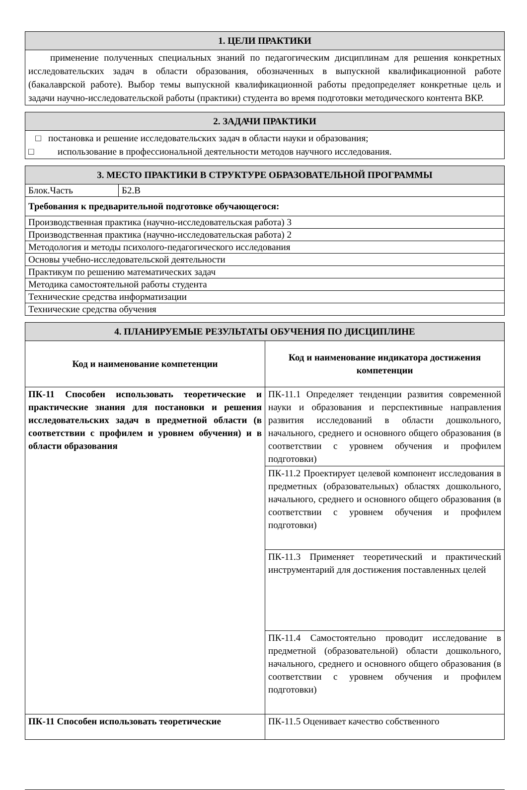| 1. ЦЕЛИ ПРАКТИКИ |
| применение полученных специальных знаний по педагогическим дисциплинам для решения конкретных исследовательских задач в области образования, обозначенных в выпускной квалификационной работе (бакалаврской работе). Выбор темы выпускной квалификационной работы предопределяет конкретные цель и задачи научно-исследовательской работы (практики) студента во время подготовки методического контента ВКР. |
| 2. ЗАДАЧИ ПРАКТИКИ |
| □ постановка и решение исследовательских задач в области науки и образования; □ использование в профессиональной деятельности методов научного исследования. |
| 3. МЕСТО ПРАКТИКИ В СТРУКТУРЕ ОБРАЗОВАТЕЛЬНОЙ ПРОГРАММЫ | |
| Блок.Часть | Б2.В |
| Требования к предварительной подготовке обучающегося: | |
| Производственная практика (научно-исследовательская работа) 3 | |
| Производственная практика (научно-исследовательская работа) 2 | |
| Методология и методы психолого-педагогического исследования | |
| Основы учебно-исследовательской деятельности | |
| Практикум по решению математических задач | |
| Методика самостоятельной работы студента | |
| Технические средства информатизации | |
| Технические средства обучения | |
| 4. ПЛАНИРУЕМЫЕ РЕЗУЛЬТАТЫ ОБУЧЕНИЯ ПО ДИСЦИПЛИНЕ | |
| Код и наименование компетенции | Код и наименование индикатора достижения компетенции |
| ПК-11 Способен использовать теоретические и практические знания для постановки и решения исследовательских задач в предметной области (в соответствии с профилем и уровнем обучения) и в области образования | ПК-11.1 Определяет тенденции развития современной науки и образования и перспективные направления развития исследований в области дошкольного, начального, среднего и основного общего образования (в соответствии с уровнем обучения и профилем подготовки) |
| | ПК-11.2 Проектирует целевой компонент исследования в предметных (образовательных) областях дошкольного, начального, среднего и основного общего образования (в соответствии с уровнем обучения и профилем подготовки) |
| | ПК-11.3 Применяет теоретический и практический инструментарий для достижения поставленных целей |
| | ПК-11.4 Самостоятельно проводит исследование в предметной (образовательной) области дошкольного, начального, среднего и основного общего образования (в соответствии с уровнем обучения и профилем подготовки) |
| ПК-11 Способен использовать теоретические | ПК-11.5 Оценивает качество собственного |